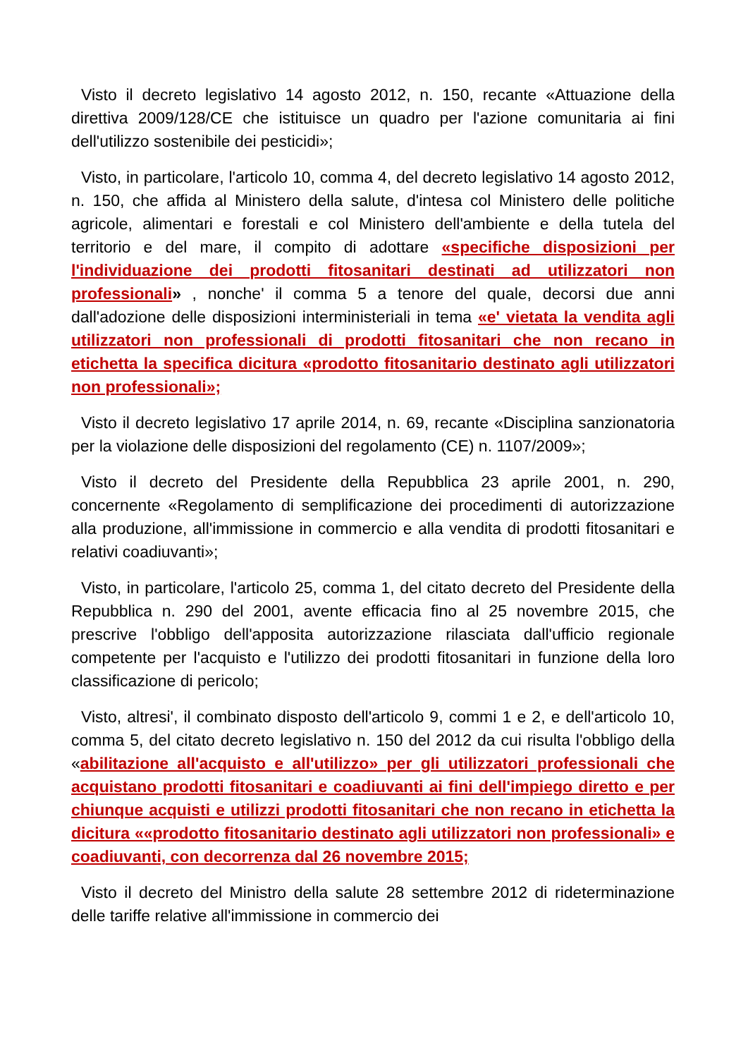Visto il decreto legislativo 14 agosto 2012, n. 150, recante «Attuazione della direttiva 2009/128/CE che istituisce un quadro per l'azione comunitaria ai fini dell'utilizzo sostenibile dei pesticidi»;
Visto, in particolare, l'articolo 10, comma 4, del decreto legislativo 14 agosto 2012, n. 150, che affida al Ministero della salute, d'intesa col Ministero delle politiche agricole, alimentari e forestali e col Ministero dell'ambiente e della tutela del territorio e del mare, il compito di adottare «specifiche disposizioni per l'individuazione dei prodotti fitosanitari destinati ad utilizzatori non professionali» , nonche' il comma 5 a tenore del quale, decorsi due anni dall'adozione delle disposizioni interministeriali in tema «e' vietata la vendita agli utilizzatori non professionali di prodotti fitosanitari che non recano in etichetta la specifica dicitura «prodotto fitosanitario destinato agli utilizzatori non professionali»;
Visto il decreto legislativo 17 aprile 2014, n. 69, recante «Disciplina sanzionatoria per la violazione delle disposizioni del regolamento (CE) n. 1107/2009»;
Visto il decreto del Presidente della Repubblica 23 aprile 2001, n. 290, concernente «Regolamento di semplificazione dei procedimenti di autorizzazione alla produzione, all'immissione in commercio e alla vendita di prodotti fitosanitari e relativi coadiuvanti»;
Visto, in particolare, l'articolo 25, comma 1, del citato decreto del Presidente della Repubblica n. 290 del 2001, avente efficacia fino al 25 novembre 2015, che prescrive l'obbligo dell'apposita autorizzazione rilasciata dall'ufficio regionale competente per l'acquisto e l'utilizzo dei prodotti fitosanitari in funzione della loro classificazione di pericolo;
Visto, altresi', il combinato disposto dell'articolo 9, commi 1 e 2, e dell'articolo 10, comma 5, del citato decreto legislativo n. 150 del 2012 da cui risulta l'obbligo della «abilitazione all'acquisto e all'utilizzo» per gli utilizzatori professionali che acquistano prodotti fitosanitari e coadiuvanti ai fini dell'impiego diretto e per chiunque acquisti e utilizzi prodotti fitosanitari che non recano in etichetta la dicitura ««prodotto fitosanitario destinato agli utilizzatori non professionali» e coadiuvanti, con decorrenza dal 26 novembre 2015;
Visto il decreto del Ministro della salute 28 settembre 2012 di rideterminazione delle tariffe relative all'immissione in commercio dei